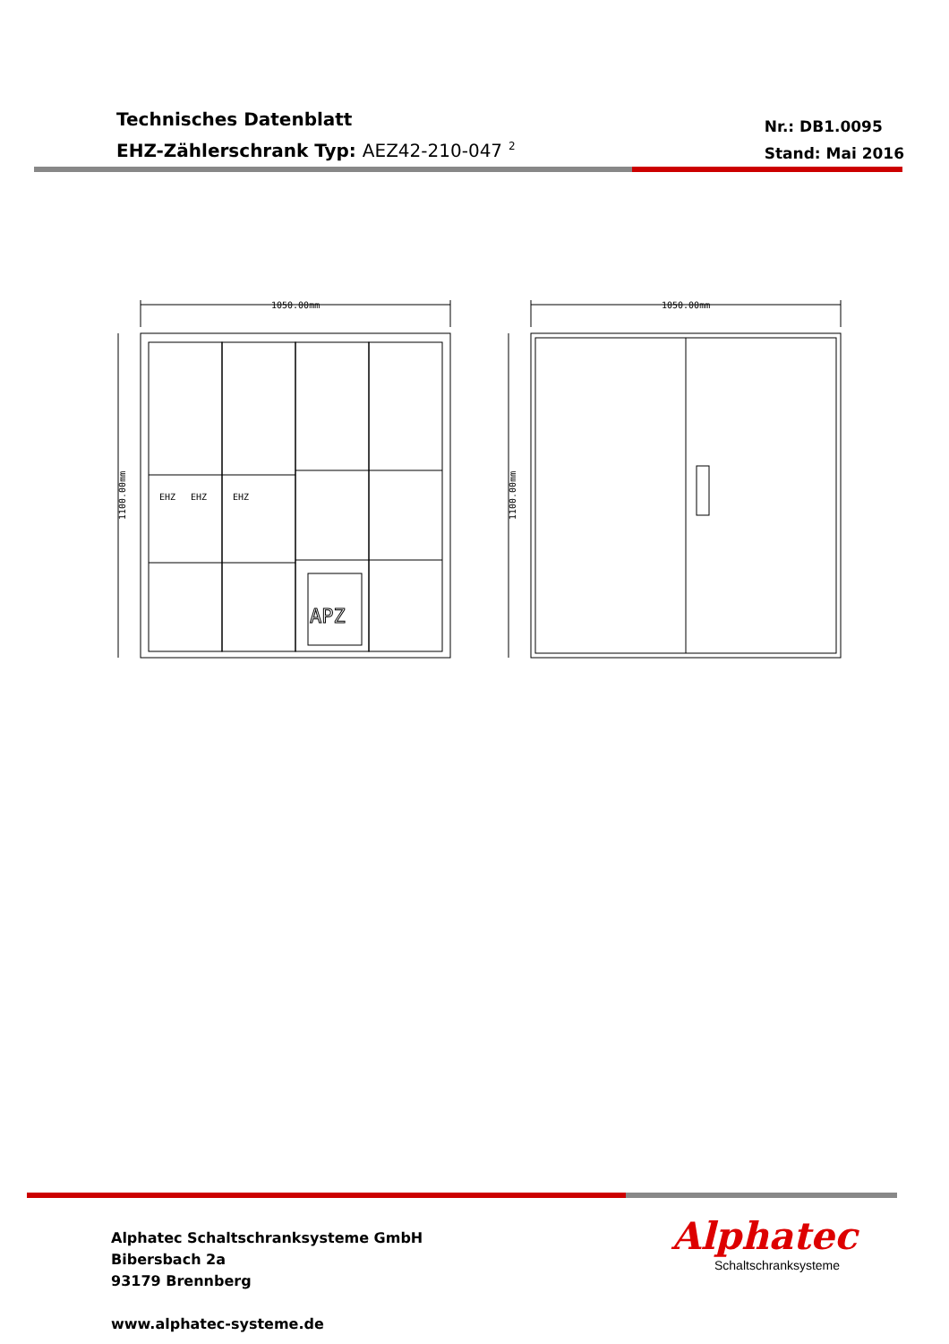Technisches Datenblatt
EHZ-Zählerschrank Typ: AEZ42-210-047 <sup>2</sup>
Nr.: DB1.0095
Stand: Mai 2016
APZ
1050.00mm
1050.00mm
1100.00mm
1100.00mm
EHZ
EHZ
EHZ
Alphatec Schaltschranksysteme GmbH
Bibersbach 2a
93179 Brennberg
www.alphatec-systeme.de
Alphatec
Schaltschranksysteme